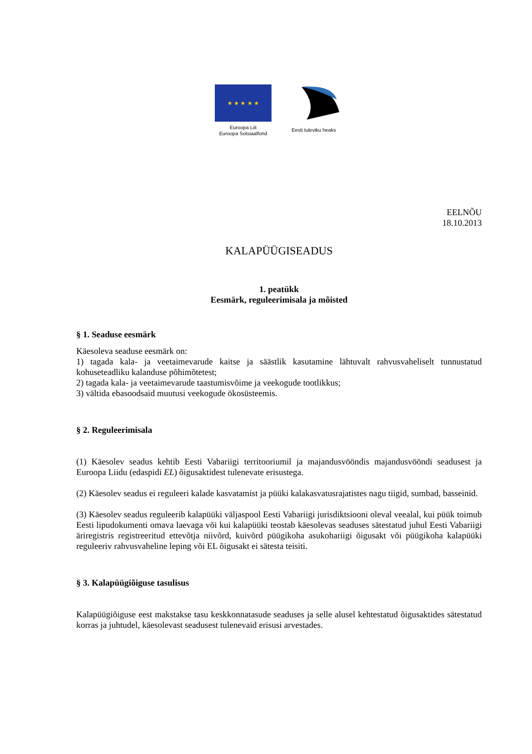★ ★ ★ ★ ★
Euroopa Liit
Euroopa Sotsiaalfond
Eesti tuleviku heaks
EELNÕU
18.10.2013
KALAPÜÜGISEADUS
1. peatükk
Eesmärk, reguleerimisala ja mõisted
§ 1. Seaduse eesmärk
Käesoleva seaduse eesmärk on:
1) tagada kala- ja veetaimevarude kaitse ja säästlik kasutamine lähtuvalt rahvusvaheliselt tunnustatud kohuseteadliku kalanduse põhimõtetest;
2) tagada kala- ja veetaimevarude taastumisvõime ja veekogude tootlikkus;
3) vältida ebasoodsaid muutusi veekogude ökosüsteemis.
§ 2. Reguleerimisala
(1) Käesolev seadus kehtib Eesti Vabariigi territooriumil ja majandusvööndis majandusvööndi seadusest ja Euroopa Liidu (edaspidi EL) õigusaktidest tulenevate erisustega.
(2) Käesolev seadus ei reguleeri kalade kasvatamist ja püüki kalakasvatusrajatistes nagu tiigid, sumbad, basseinid.
(3) Käesolev seadus reguleerib kalapüüki väljaspool Eesti Vabariigi jurisdiktsiooni oleval veealal, kui püük toimub Eesti lipudokumenti omava laevaga või kui kalapüüki teostab käesolevas seaduses sätestatud juhul Eesti Vabariigi äriregistris registreeritud ettevõtja niivõrd, kuivõrd püügikoha asukohariigi õigusakt või püügikoha kalapüüki reguleeriv rahvusvaheline leping või EL õigusakt ei sätesta teisiti.
§ 3. Kalapüügiõiguse tasulisus
Kalapüügiõiguse eest makstakse tasu keskkonnatasude seaduses ja selle alusel kehtestatud õigusaktides sätestatud korras ja juhtudel, käesolevast seadusest tulenevaid erisusi arvestades.